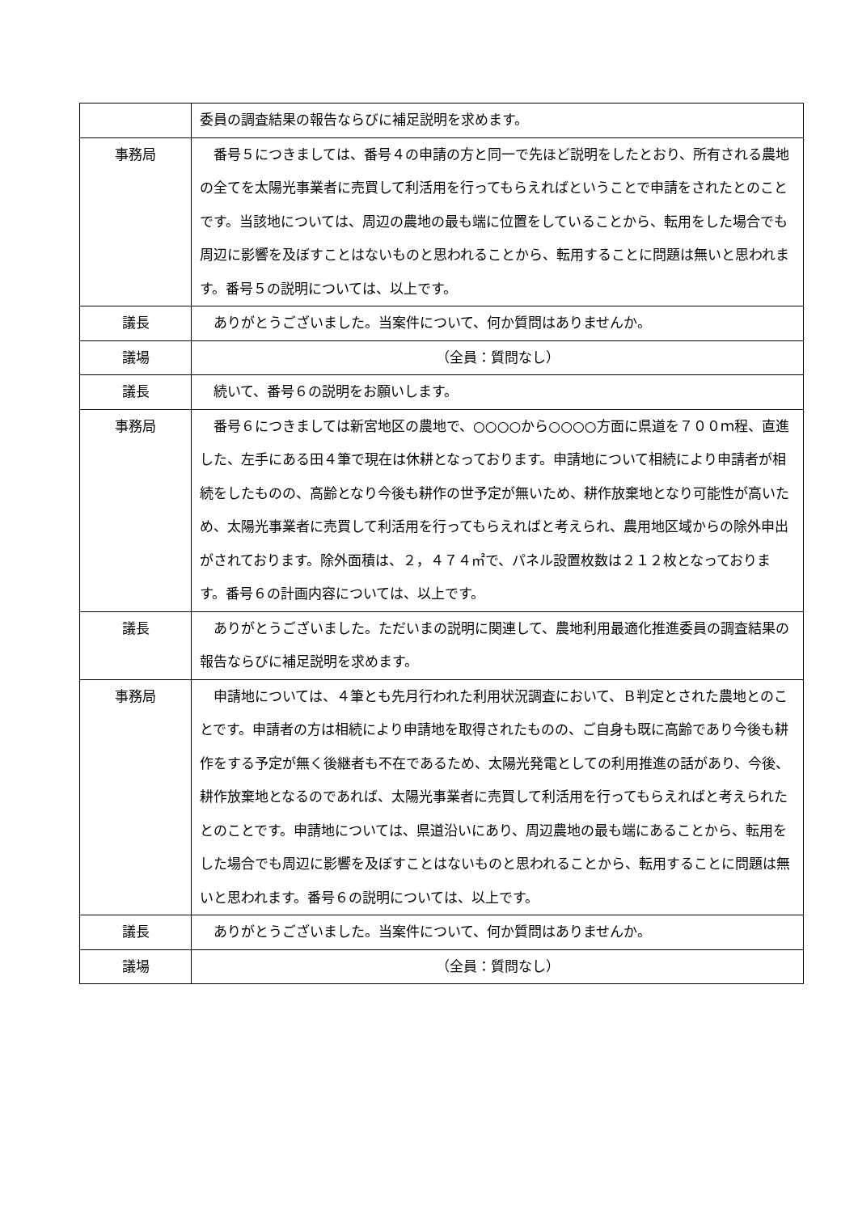| | 委員の調査結果の報告ならびに補足説明を求めます。 |
| 事務局 | 番号５につきましては、番号４の申請の方と同一で先ほど説明をしたとおり、所有される農地の全てを太陽光事業者に売買して利活用を行ってもらえればということで申請をされたとのことです。当該地については、周辺の農地の最も端に位置をしていることから、転用をした場合でも周辺に影響を及ぼすことはないものと思われることから、転用することに問題は無いと思われます。番号５の説明については、以上です。 |
| 議長 | ありがとうございました。当案件について、何か質問はありませんか。 |
| 議場 | （全員：質問なし） |
| 議長 | 続いて、番号６の説明をお願いします。 |
| 事務局 | 番号６につきましては新宮地区の農地で、○○○○から○○○○方面に県道を７００ｍ程、直進した、左手にある田４筆で現在は休耕となっております。申請地について相続により申請者が相続をしたものの、高齢となり今後も耕作の世予定が無いため、耕作放棄地となり可能性が高いため、太陽光事業者に売買して利活用を行ってもらえればと考えられ、農用地区域からの除外申出がされております。除外面積は、２，４７４㎡で、パネル設置枚数は２１２枚となっております。番号６の計画内容については、以上です。 |
| 議長 | ありがとうございました。ただいまの説明に関連して、農地利用最適化推進委員の調査結果の報告ならびに補足説明を求めます。 |
| 事務局 | 申請地については、４筆とも先月行われた利用状況調査において、Ｂ判定とされた農地とのことです。申請者の方は相続により申請地を取得されたものの、ご自身も既に高齢であり今後も耕作をする予定が無く後継者も不在であるため、太陽光発電としての利用推進の話があり、今後、耕作放棄地となるのであれば、太陽光事業者に売買して利活用を行ってもらえればと考えられたとのことです。申請地については、県道沿いにあり、周辺農地の最も端にあることから、転用をした場合でも周辺に影響を及ぼすことはないものと思われることから、転用することに問題は無いと思われます。番号６の説明については、以上です。 |
| 議長 | ありがとうございました。当案件について、何か質問はありませんか。 |
| 議場 | （全員：質問なし） |